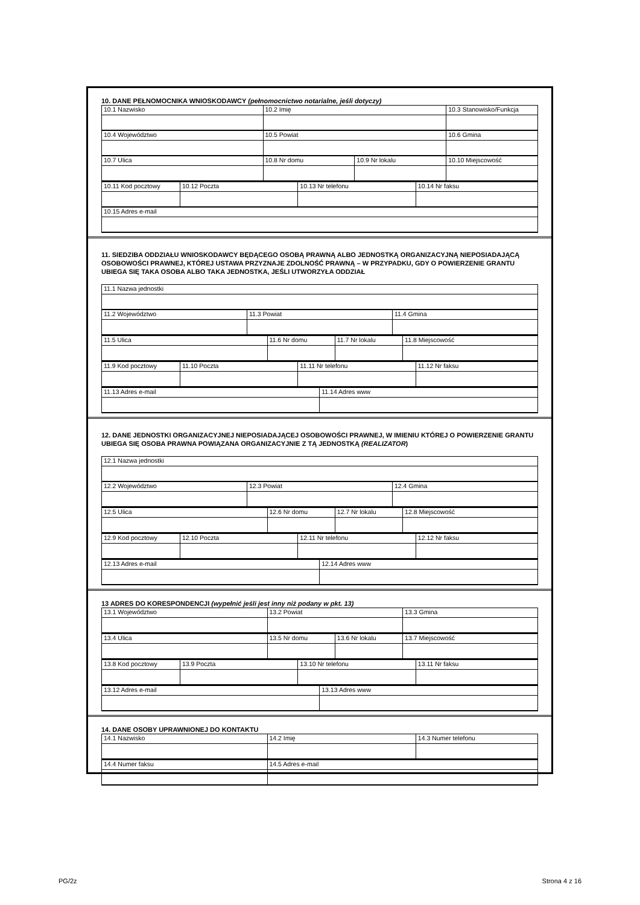10. DANE PEŁNOMOCNIKA WNIOSKODAWCY (pełnomocnictwo notarialne, jeśli dotyczy)
| 10.1 Nazwisko | 10.2 Imię | | 10.3 Stanowisko/Funkcja |
| 10.4 Województwo | 10.5 Powiat | | 10.6 Gmina |
| 10.7 Ulica | 10.8 Nr domu | 10.9 Nr lokalu | 10.10 Miejscowość |
| 10.11 Kod pocztowy | 10.12 Poczta | 10.13 Nr telefonu | 10.14 Nr faksu |
| 10.15 Adres e-mail | | | |
11. SIEDZIBA ODDZIAŁU WNIOSKODAWCY BĘDĄCEGO OSOBĄ PRAWNĄ ALBO JEDNOSTKĄ ORGANIZACYJNĄ NIEPOSIADAJĄCĄ OSOBOWOŚCI PRAWNEJ, KTÓREJ USTAWA PRZYZNAJE ZDOLNOŚĆ PRAWNĄ – W PRZYPADKU, GDY O POWIERZENIE GRANTU UBIEGA SIĘ TAKA OSOBA ALBO TAKA JEDNOSTKA, JEŚLI UTWORZYŁA ODDZIAŁ
| 11.1 Nazwa jednostki | | |
| 11.2 Województwo | 11.3 Powiat | 11.4 Gmina |
| 11.5 Ulica | 11.6 Nr domu | 11.7 Nr lokalu | 11.8 Miejscowość |
| 11.9 Kod pocztowy | 11.10 Poczta | 11.11 Nr telefonu | 11.12 Nr faksu |
| 11.13 Adres e-mail | 11.14 Adres www |
12. DANE JEDNOSTKI ORGANIZACYJNEJ NIEPOSIADAJĄCEJ OSOBOWOŚCI PRAWNEJ, W IMIENIU KTÓREJ O POWIERZENIE GRANTU UBIEGA SIĘ OSOBA PRAWNA POWIĄZANA ORGANIZACYJNIE Z TĄ JEDNOSTKĄ (REALIZATOR)
| 12.1 Nazwa jednostki | | |
| 12.2 Województwo | 12.3 Powiat | 12.4 Gmina |
| 12.5 Ulica | 12.6 Nr domu | 12.7 Nr lokalu | 12.8 Miejscowość |
| 12.9 Kod pocztowy | 12.10 Poczta | 12.11 Nr telefonu | 12.12 Nr faksu |
| 12.13 Adres e-mail | 12.14 Adres www |
13 ADRES DO KORESPONDENCJI (wypełnić jeśli jest inny niż podany w pkt. 13)
| 13.1 Województwo | 13.2 Powiat | 13.3 Gmina |
| 13.4 Ulica | 13.5 Nr domu | 13.6 Nr lokalu | 13.7 Miejscowość |
| 13.8 Kod pocztowy | 13.9 Poczta | 13.10 Nr telefonu | 13.11 Nr faksu |
| 13.12 Adres e-mail | 13.13 Adres www |
14. DANE OSOBY UPRAWNIONEJ DO KONTAKTU
| 14.1 Nazwisko | 14.2 Imię | 14.3 Numer telefonu |
| 14.4 Numer faksu | 14.5 Adres e-mail |
PG/2z Strona 4 z 16